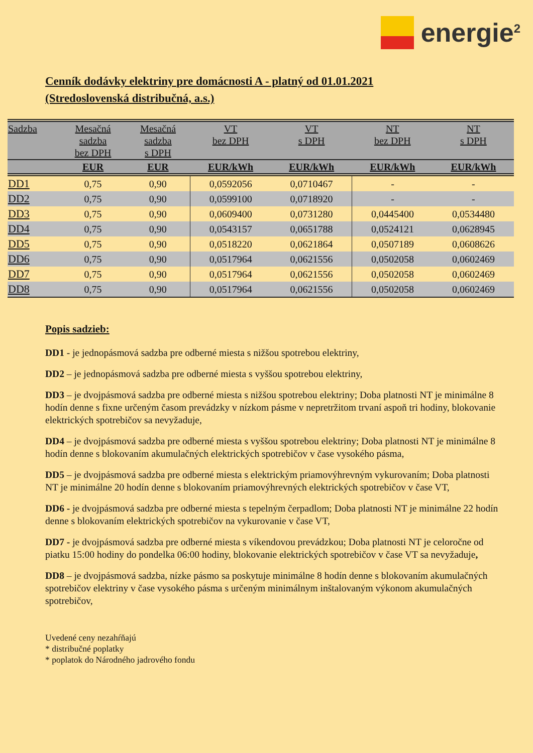energie<sup>2</sup>
Cenník dodávky elektriny pre domácnosti A - platný od 01.01.2021
(Stredoslovenská distribučná, a.s.)
| Sadzba | Mesačná sadzba bez DPH | Mesačná sadzba s DPH | VT bez DPH | VT s DPH | NT bez DPH | NT s DPH |
| --- | --- | --- | --- | --- | --- | --- |
| | EUR | EUR | EUR/kWh | EUR/kWh | EUR/kWh | EUR/kWh |
| DD1 | 0,75 | 0,90 | 0,0592056 | 0,0710467 | - | - |
| DD2 | 0,75 | 0,90 | 0,0599100 | 0,0718920 | - | - |
| DD3 | 0,75 | 0,90 | 0,0609400 | 0,0731280 | 0,0445400 | 0,0534480 |
| DD4 | 0,75 | 0,90 | 0,0543157 | 0,0651788 | 0,0524121 | 0,0628945 |
| DD5 | 0,75 | 0,90 | 0,0518220 | 0,0621864 | 0,0507189 | 0,0608626 |
| DD6 | 0,75 | 0,90 | 0,0517964 | 0,0621556 | 0,0502058 | 0,0602469 |
| DD7 | 0,75 | 0,90 | 0,0517964 | 0,0621556 | 0,0502058 | 0,0602469 |
| DD8 | 0,75 | 0,90 | 0,0517964 | 0,0621556 | 0,0502058 | 0,0602469 |
Popis sadzieb:
DD1 - je jednopásmová sadzba pre odberné miesta s nižšou spotrebou elektriny,
DD2 – je jednopásmová sadzba pre odberné miesta s vyššou spotrebou elektriny,
DD3 – je dvojpásmová sadzba pre odberné miesta s nižšou spotrebou elektriny; Doba platnosti NT je minimálne 8 hodín denne s fixne určeným časom prevádzky v nízkom pásme v nepretržitom trvaní aspoň tri hodiny, blokovanie elektrických spotrebičov sa nevyžaduje,
DD4 – je dvojpásmová sadzba pre odberné miesta s vyššou spotrebou elektriny; Doba platnosti NT je minimálne 8 hodín denne s blokovaním akumulačných elektrických spotrebičov v čase vysokého pásma,
DD5 – je dvojpásmová sadzba pre odberné miesta s elektrickým priamovýhrevným vykurovaním; Doba platnosti NT je minimálne 20 hodín denne s blokovaním priamovýhrevných elektrických spotrebičov v čase VT,
DD6 - je dvojpásmová sadzba pre odberné miesta s tepelným čerpadlom; Doba platnosti NT je minimálne 22 hodín denne s blokovaním elektrických spotrebičov na vykurovanie v čase VT,
DD7 - je dvojpásmová sadzba pre odberné miesta s víkendovou prevádzkou; Doba platnosti NT je celoročne od piatku 15:00 hodiny do pondelka 06:00 hodiny, blokovanie elektrických spotrebičov v čase VT sa nevyžaduje,
DD8 – je dvojpásmová sadzba, nízke pásmo sa poskytuje minimálne 8 hodín denne s blokovaním akumulačných spotrebičov elektriny v čase vysokého pásma s určeným minimálnym inštalovaným výkonom akumulačných spotrebičov,
Uvedené ceny nezahŕňajú
* distribučné poplatky
* poplatok do Národného jadrového fondu